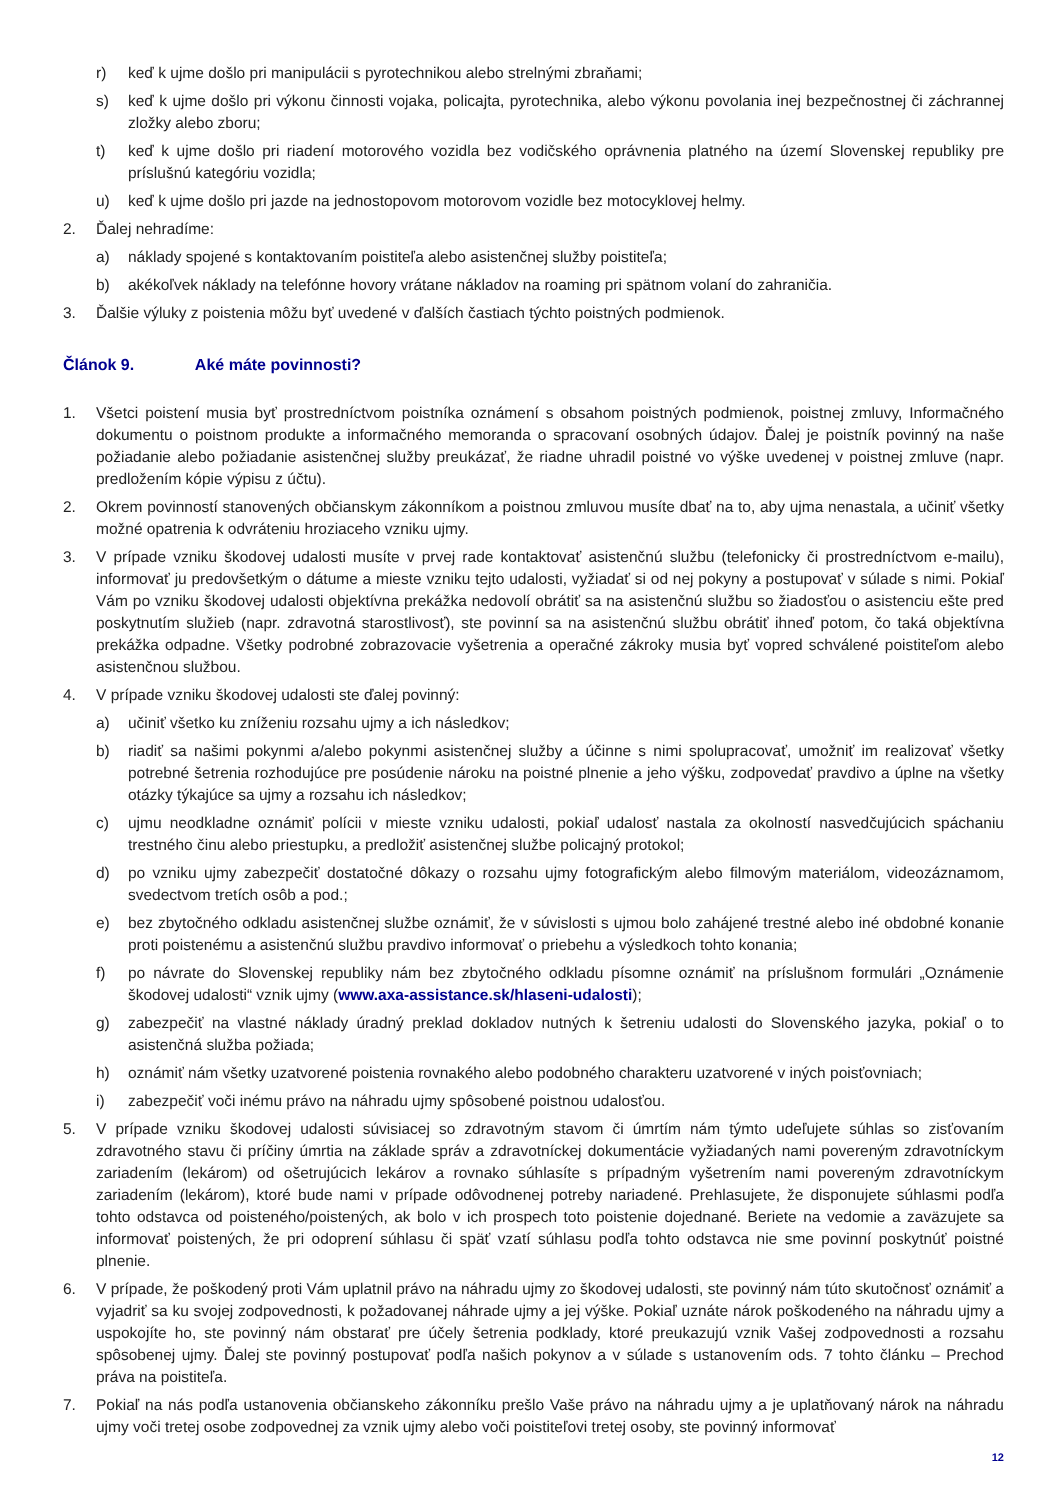r) keď k ujme došlo pri manipulácii s pyrotechnikou alebo strelnými zbraňami;
s) keď k ujme došlo pri výkonu činnosti vojaka, policajta, pyrotechnika, alebo výkonu povolania inej bezpečnostnej či záchrannej zložky alebo zboru;
t) keď k ujme došlo pri riadení motorového vozidla bez vodičského oprávnenia platného na území Slovenskej republiky pre príslušnú kategóriu vozidla;
u) keď k ujme došlo pri jazde na jednostopovom motorovom vozidle bez motocyklovej helmy.
2. Ďalej nehradíme:
a) náklady spojené s kontaktovaním poistiteľa alebo asistenčnej služby poistiteľa;
b) akékoľvek náklady na telefónne hovory vrátane nákladov na roaming pri spätnom volaní do zahraničia.
3. Ďalšie výluky z poistenia môžu byť uvedené v ďalších častiach týchto poistných podmienok.
Článok 9. Aké máte povinnosti?
1. Všetci poistení musia byť prostredníctvom poistníka oznámení s obsahom poistných podmienok, poistnej zmluvy, Informačného dokumentu o poistnom produkte a informačného memoranda o spracovaní osobných údajov. Ďalej je poistník povinný na naše požiadanie alebo požiadanie asistenčnej služby preukázať, že riadne uhradil poistné vo výške uvedenej v poistnej zmluve (napr. predložením kópie výpisu z účtu).
2. Okrem povinností stanovených občianskym zákonníkom a poistnou zmluvou musíte dbať na to, aby ujma nenastala, a učiniť všetky možné opatrenia k odvráteniu hroziaceho vzniku ujmy.
3. V prípade vzniku škodovej udalosti musíte v prvej rade kontaktovať asistenčnú službu (telefonicky či prostredníctvom e-mailu), informovať ju predovšetkým o dátume a mieste vzniku tejto udalosti, vyžiadať si od nej pokyny a postupovať v súlade s nimi. Pokiaľ Vám po vzniku škodovej udalosti objektívna prekážka nedovolí obrátiť sa na asistenčnú službu so žiadosťou o asistenciu ešte pred poskytnutím služieb (napr. zdravotná starostlivosť), ste povinní sa na asistenčnú službu obrátiť ihneď potom, čo taká objektívna prekážka odpadne. Všetky podrobné zobrazovacie vyšetrenia a operačné zákroky musia byť vopred schválené poistiteľom alebo asistenčnou službou.
4. V prípade vzniku škodovej udalosti ste ďalej povinný:
a) učiniť všetko ku zníženiu rozsahu ujmy a ich následkov;
b) riadiť sa našimi pokynmi a/alebo pokynmi asistenčnej služby a účinne s nimi spolupracovať, umožniť im realizovať všetky potrebné šetrenia rozhodujúce pre posúdenie nároku na poistné plnenie a jeho výšku, zodpovedať pravdivo a úplne na všetky otázky týkajúce sa ujmy a rozsahu ich následkov;
c) ujmu neodkladne oznámiť polícii v mieste vzniku udalosti, pokiaľ udalosť nastala za okolností nasvedčujúcich spáchaniu trestného činu alebo priestupku, a predložiť asistenčnej službe policajný protokol;
d) po vzniku ujmy zabezpečiť dostatočné dôkazy o rozsahu ujmy fotografickým alebo filmovým materiálom, videozáznamom, svedectvom tretích osôb a pod.;
e) bez zbytočného odkladu asistenčnej službe oznámiť, že v súvislosti s ujmou bolo zahájené trestné alebo iné obdobné konanie proti poistenému a asistenčnú službu pravdivo informovať o priebehu a výsledkoch tohto konania;
f) po návrate do Slovenskej republiky nám bez zbytočného odkladu písomne oznámiť na príslušnom formulári „Oznámenie škodovej udalosti“ vznik ujmy (www.axa-assistance.sk/hlaseni-udalosti);
g) zabezpečiť na vlastné náklady úradný preklad dokladov nutných k šetreniu udalosti do Slovenského jazyka, pokiaľ o to asistenčná služba požiada;
h) oznámiť nám všetky uzatvorené poistenia rovnakého alebo podobného charakteru uzatvorené v iných poisťovniach;
i) zabezpečiť voči inému právo na náhradu ujmy spôsobené poistnou udalosťou.
5. V prípade vzniku škodovej udalosti súvisiacej so zdravotným stavom či úmrtím nám týmto udeľujete súhlas so zisťovaním zdravotného stavu či príčiny úmrtia na základe správ a zdravotníckej dokumentácie vyžiadaných nami povereným zdravotníckym zariadením (lekárom) od ošetrujúcich lekárov a rovnako súhlasíte s prípadným vyšetrením nami povereným zdravotníckym zariadením (lekárom), ktoré bude nami v prípade odôvodnenej potreby nariadené. Prehlasujete, že disponujete súhlasmi podľa tohto odstavca od poisteného/poistených, ak bolo v ich prospech toto poistenie dojednané. Beriete na vedomie a zaväzujete sa informovať poistených, že pri odoprení súhlasu či späť vzatí súhlasu podľa tohto odstavca nie sme povinní poskytnúť poistné plnenie.
6. V prípade, že poškodený proti Vám uplatnil právo na náhradu ujmy zo škodovej udalosti, ste povinný nám túto skutočnosť oznámiť a vyjadriť sa ku svojej zodpovednosti, k požadovanej náhrade ujmy a jej výške. Pokiaľ uznáte nárok poškodeného na náhradu ujmy a uspokojíte ho, ste povinný nám obstarať pre účely šetrenia podklady, ktoré preukazujú vznik Vašej zodpovednosti a rozsahu spôsobenej ujmy. Ďalej ste povinný postupovať podľa našich pokynov a v súlade s ustanovením ods. 7 tohto článku – Prechod práva na poistiteľa.
7. Pokiaľ na nás podľa ustanovenia občianskeho zákonníku prešlo Vaše právo na náhradu ujmy a je uplatňovaný nárok na náhradu ujmy voči tretej osobe zodpovednej za vznik ujmy alebo voči poistiteľovi tretej osoby, ste povinný informovať
12